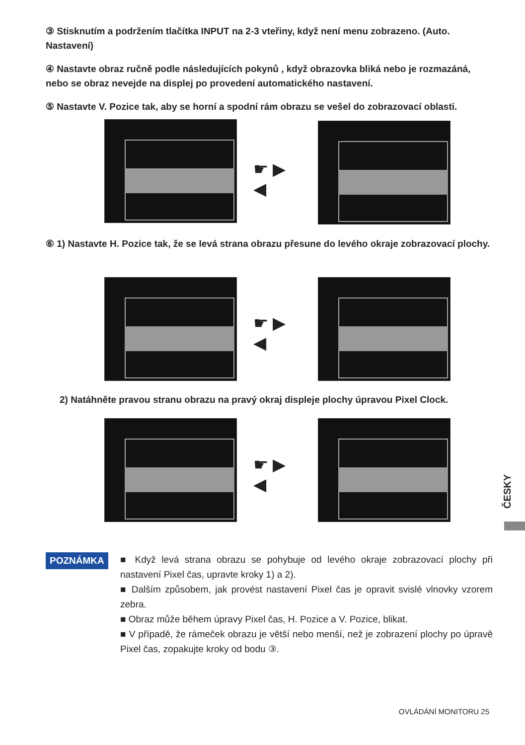③ Stisknutím a podržením tlačítka INPUT na 2-3 vteřiny, když není menu zobrazeno. (Auto. Nastavení)
④ Nastavte obraz ručně podle následujících pokynů , když obrazovka bliká nebo je rozmazáná, nebo se obraz nevejde na displej po provedení automatického nastavení.
⑤ Nastavte V. Pozice tak, aby se horní a spodní rám obrazu se vešel do zobrazovací oblasti.
☛ ▶
◀
⑥ 1) Nastavte H. Pozice tak, že se levá strana obrazu přesune do levého okraje zobrazovací plochy.
☛ ▶
◀
2) Natáhněte pravou stranu obrazu na pravý okraj displeje plochy úpravou Pixel Clock.
☛ ▶
◀
ČESKY
POZNÁMKA
■ Když levá strana obrazu se pohybuje od levého okraje zobrazovací plochy při nastavení Pixel čas, upravte kroky 1) a 2).
■ Dalším způsobem, jak provést nastavení Pixel čas je opravit svislé vlnovky vzorem zebra.
■ Obraz může během úpravy Pixel čas, H. Pozice a V. Pozice, blikat.
■ V případě, že rámeček obrazu je větší nebo menší, než je zobrazení plochy po úpravě Pixel čas, zopakujte kroky od bodu ③.
OVLÁDÁNÍ MONITORU 25